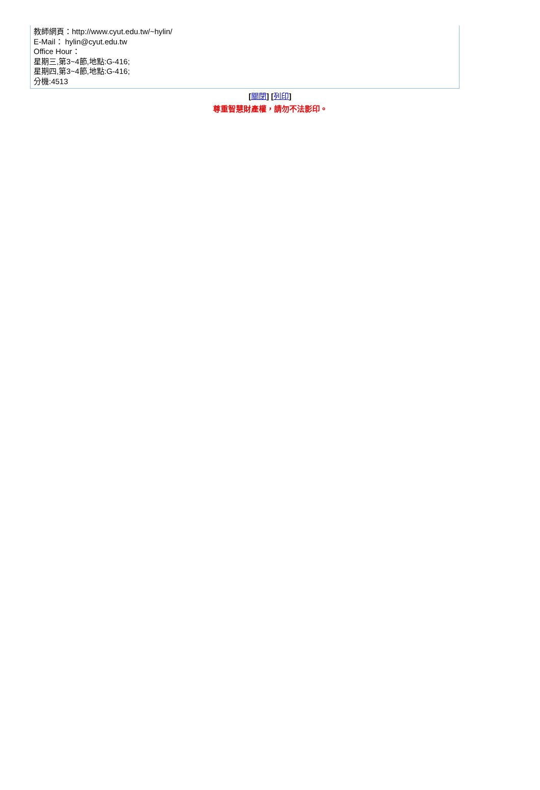| 教師網頁：http://www.cyut.edu.tw/~hylin/ E-Mail： hylin@cyut.edu.tw Office Hour： 星期三,第3~4節,地點:G-416; 星期四,第3~4節,地點:G-416; 分機:4513 |
[關閉] [列印]
尊重智慧財產權，請勿不法影印。